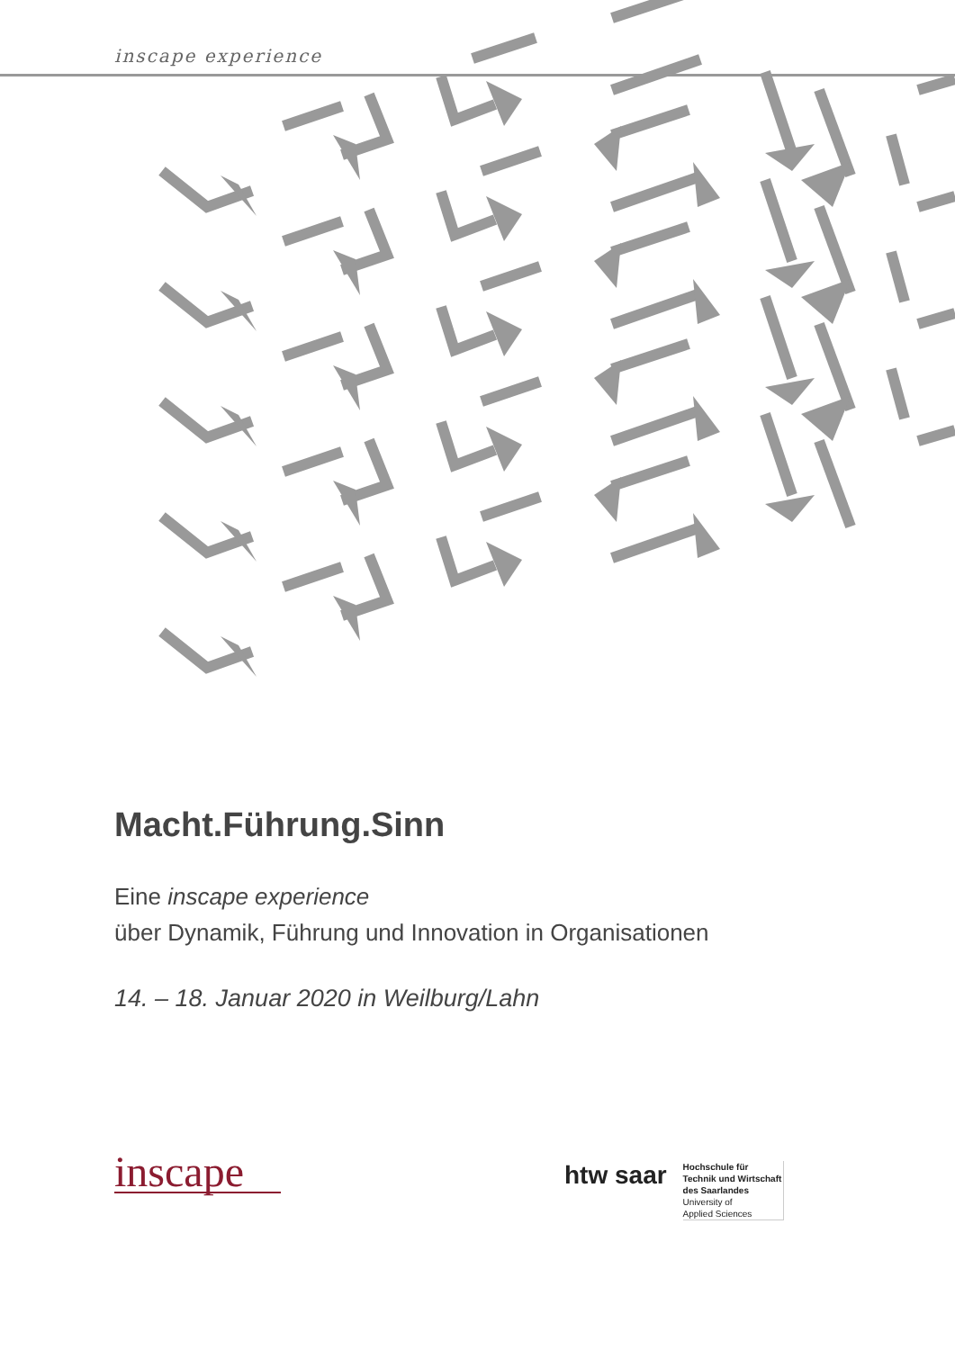inscape experience
Macht.Führung.Sinn
Eine inscape experience
über Dynamik, Führung und Innovation in Organisationen
14. – 18. Januar 2020 in Weilburg/Lahn
inscape
htw saar
Hochschule für
Technik und Wirtschaft
des Saarlandes
University of
Applied Sciences